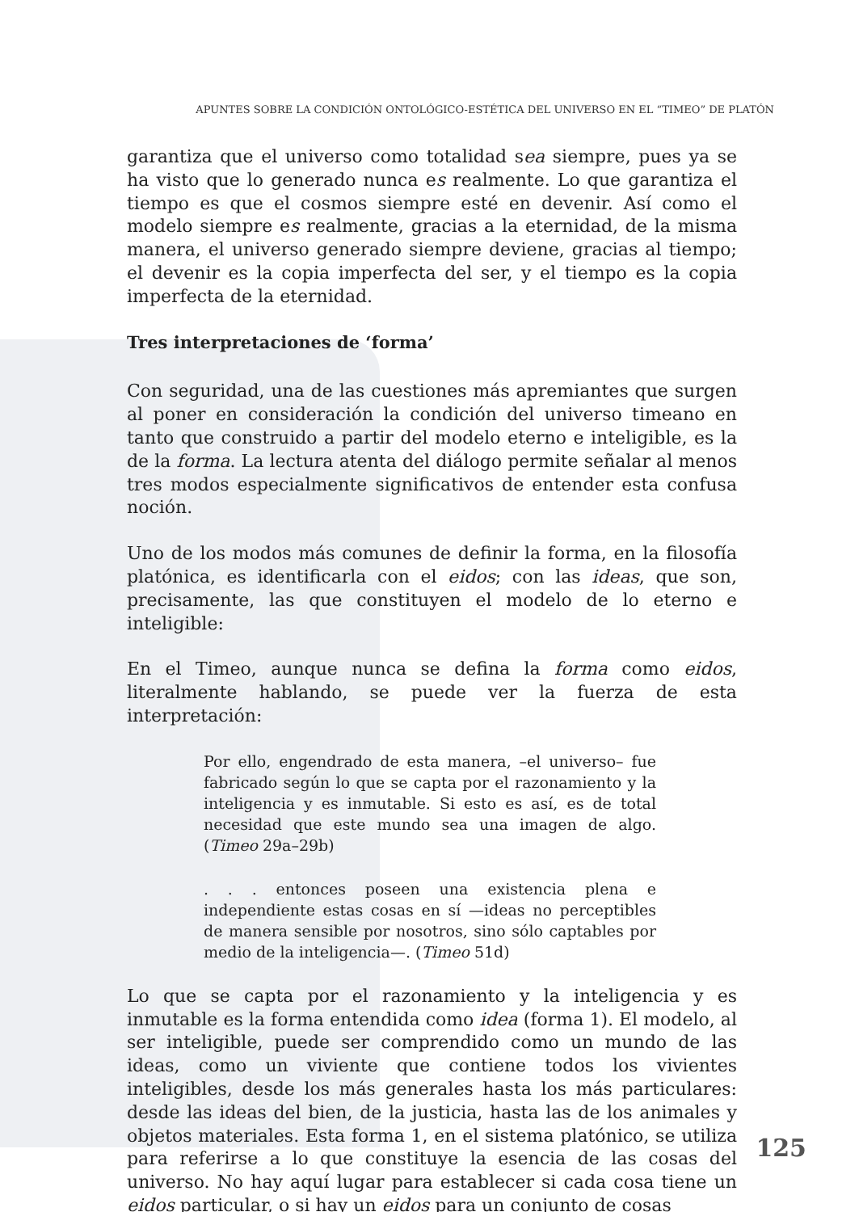APUNTES SOBRE LA CONDICIÓN ONTOLÓGICO-ESTÉTICA DEL UNIVERSO EN EL “TIMEO” DE PLATÓN
garantiza que el universo como totalidad sea siempre, pues ya se ha visto que lo generado nunca es realmente. Lo que garantiza el tiempo es que el cosmos siempre esté en devenir. Así como el modelo siempre es realmente, gracias a la eternidad, de la misma manera, el universo generado siempre deviene, gracias al tiempo; el devenir es la copia imperfecta del ser, y el tiempo es la copia imperfecta de la eternidad.
Tres interpretaciones de ‘forma’
Con seguridad, una de las cuestiones más apremiantes que surgen al poner en consideración la condición del universo timeano en tanto que construido a partir del modelo eterno e inteligible, es la de la forma. La lectura atenta del diálogo permite señalar al menos tres modos especialmente significativos de entender esta confusa noción.
Uno de los modos más comunes de definir la forma, en la filosofía platónica, es identificarla con el eidos; con las ideas, que son, precisamente, las que constituyen el modelo de lo eterno e inteligible:
En el Timeo, aunque nunca se defina la forma como eidos, literalmente hablando, se puede ver la fuerza de esta interpretación:
Por ello, engendrado de esta manera, –el universo– fue fabricado según lo que se capta por el razonamiento y la inteligencia y es inmutable. Si esto es así, es de total necesidad que este mundo sea una imagen de algo. (Timeo 29a–29b)
. . . entonces poseen una existencia plena e independiente estas cosas en sí —ideas no perceptibles de manera sensible por nosotros, sino sólo captables por medio de la inteligencia—. (Timeo 51d)
Lo que se capta por el razonamiento y la inteligencia y es inmutable es la forma entendida como idea (forma 1). El modelo, al ser inteligible, puede ser comprendido como un mundo de las ideas, como un viviente que contiene todos los vivientes inteligibles, desde los más generales hasta los más particulares: desde las ideas del bien, de la justicia, hasta las de los animales y objetos materiales. Esta forma 1, en el sistema platónico, se utiliza para referirse a lo que constituye la esencia de las cosas del universo. No hay aquí lugar para establecer si cada cosa tiene un eidos particular, o si hay un eidos para un conjunto de cosas
125